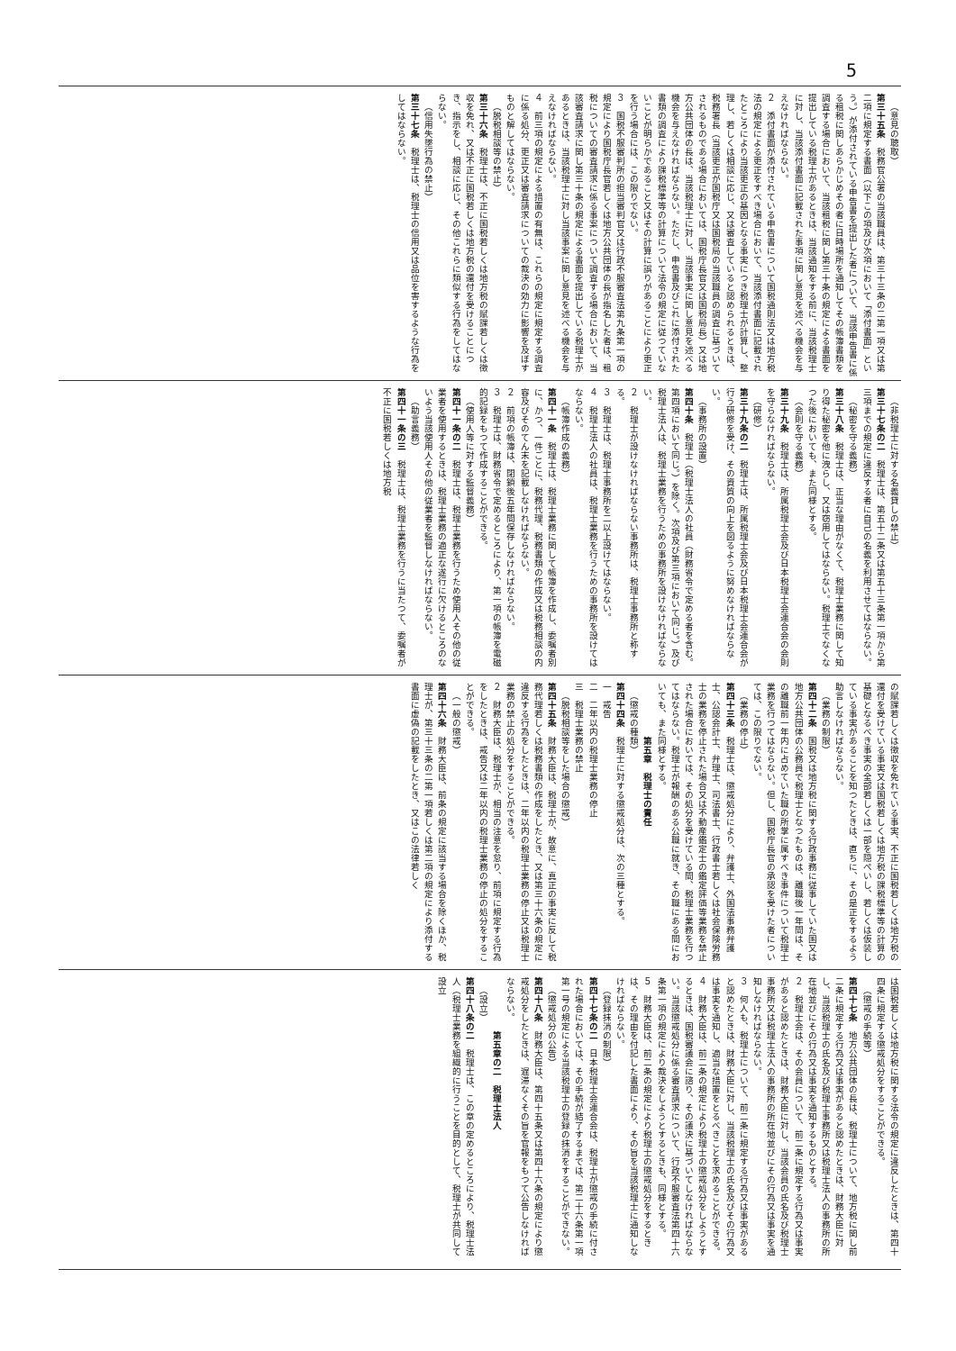5
（意見の聴取）
第三十五条　税務官公署の当該職員は、第三十三条の二第一項又は第二項に規定する書面（以下この項及び次項において「添付書面」という。）が添付されている申告書を提出した者について、当該申告書に係る租税に関しあらかじめその者に日時場所を通知してその帳簿書類を調査する場合において、当該租税に関し第三十条の規定による書面を提出している税理士があるときは、当該通知をする前に、当該税理士に対し、当該添付書面に記載された事項に関し意見を述べる機会を与えなければならない。
２　添付書面が添付されている申告書について国税通則法又は地方税法の規定による更正をすべき場合において、当該添付書面に記載されたところにより当該更正の基因となる事実につき税理士が計算し、整理し、若しくは相談に応じ、又は審査していると認められるときは、税務署長（当該更正が国税庁又は国税局の当該職員の調査に基づいてされるものである場合においては、国税庁長官又は国税局長）又は地方公共団体の長は、当該税理士に対し、当該事実に関し意見を述べる機会を与えなければならない。ただし、申告書及びこれに添付された書類の調査により課税標準等の計算について法令の規定に従つていないことが明らかであること又はその計算に誤りがあることにより更正を行う場合には、この限りでない。
３　国税不服審判所の担当審判官又は行政不服審査法第九条第一項の規定により国税庁長官若しくは地方公共団体の長が指名した者は、租税についての審査請求に係る事案について調査する場合において、当該審査請求に関し第三十条の規定による書面を提出している税理士があるときは、当該税理士に対し当該事案に関し意見を述べる機会を与えなければならない。
４　前三項の規定による措置の有無は、これらの規定に規定する調査に係る処分、更正又は審査請求についての裁決の効力に影響を及ぼすものと解してはならない。
（脱税相談等の禁止）
第三十六条　税理士は、不正に国税若しくは地方税の賦課若しくは徴収を免れ、又は不正に国税若しくは地方税の還付を受けることにつき、指示をし、相談に応じ、その他これらに類似する行為をしてはならない。
（信用失墜行為の禁止）
第三十七条　税理士は、税理士の信用又は品位を害するような行為をしてはならない。
（非税理士に対する名義貸しの禁止）
第三十七条の二　税理士は、第五十二条又は第五十三条第一項から第三項までの規定に違反する者に自己の名義を利用させてはならない。
（秘密を守る義務）
第三十八条　税理士は、正当な理由がなくて、税理士業務に関して知り得た秘密を他に洩らし、又は窃用してはならない。税理士でなくなつた後においても、また同様とする。
（会則を守る義務）
第三十九条　税理士は、所属税理士会及び日本税理士会連合会の会則を守らなければならない。
（研修）
第三十九条の二　税理士は、所属税理士会及び日本税理士会連合会が行う研修を受け、その資質の向上を図るように努めなければならない。
（事務所の設置）
第四十条　税理士（税理士法人の社員（財務省令で定める者を含む。第四項において同じ。）を除く。次項及び第三項において同じ。）及び税理士法人は、税理士業務を行うための事務所を設けなければならない。
２　税理士が設けなければならない事務所は、税理士事務所と称する。
３　税理士は、税理士事務所を二以上設けてはならない。
４　税理士法人の社員は、税理士業務を行うための事務所を設けてはならない。
（帳簿作成の義務）
第四十一条　税理士は、税理士業務に関して帳簿を作成し、委嘱者別に、かつ、一件ごとに、税務代理、税務書類の作成又は税務相談の内容及びそのてん末を記載しなければならない。
２　前項の帳簿は、閉鎖後五年間保存しなければならない。
３　税理士は、財務省令で定めるところにより、第一項の帳簿を電磁的記録をもつて作成することができる。
（使用人等に対する監督義務）
第四十一条の二　税理士は、税理士業務を行うため使用人その他の従業者を使用するときは、税理士業務の適正な遂行に欠けるところのないよう当該使用人その他の従業者を監督しなければならない。
（助言義務）
第四十一条の三　税理士は、税理士業務を行うに当たつて、委嘱者が不正に国税若しくは地方税
の賦課若しくは徴収を免れている事実、不正に国税若しくは地方税の還付を受けている事実又は国税若しくは地方税の課税標準等の計算の基礎となるべき事実の全部若しくは一部を隠ぺいし、若しくは仮装している事実があることを知つたときは、直ちに、その是正をするよう助言しなければならない。
（業務の制限）
第四十二条　国税又は地方税に関する行政事務に従事していた国又は地方公共団体の公務員で税理士となつたものは、離職後一年間は、その離職前一年内に占めていた職の所掌に属すべき事件について税理士業務を行つてはならない。但し、国税庁長官の承認を受けた者については、この限りでない。
（業務の停止）
第四十三条　税理士は、懲戒処分により、弁護士、外国法事務弁護士、公認会計士、弁理士、司法書士、行政書士若しくは社会保険労務士の業務を停止された場合又は不動産鑑定士の鑑定評価等業務を禁止された場合においては、その処分を受けている間、税理士業務を行つてはならない。税理士が報酬のある公職に就き、その職にある間においても、また同様とする。
第五章　税理士の責任
（懲戒の種類）
第四十四条　税理士に対する懲戒処分は、次の三種とする。
一　戒告
二　二年以内の税理士業務の停止
三　税理士業務の禁止
（脱税相談等をした場合の懲戒）
第四十五条　財務大臣は、税理士が、故意に、真正の事実に反して税務代理若しくは税務書類の作成をしたとき、又は第三十六条の規定に違反する行為をしたときは、二年以内の税理士業務の停止又は税理士業務の禁止の処分をすることができる。
２　財務大臣は、税理士が、相当の注意を怠り、前項に規定する行為をしたときは、戒告又は二年以内の税理士業務の停止の処分をすることができる。
（一般の懲戒）
第四十六条　財務大臣は、前条の規定に該当する場合を除くほか、税理士が、第三十三条の二第一項若しくは第二項の規定により添付する書面に虚偽の記載をしたとき、又はこの法律若しく
は国税若しくは地方税に関する法令の規定に違反したときは、第四十四条に規定する懲戒処分をすることができる。
（懲戒の手続等）
第四十七条　地方公共団体の長は、税理士について、地方税に関し前二条に規定する行為又は事実があると認めたときは、財務大臣に対し、当該税理士の氏名及び税理士事務所又は税理士法人の事務所の所在地並びにその行為又は事実を通知するものとする。
２　税理士会は、その会員について、前二条に規定する行為又は事実があると認めたときは、財務大臣に対し、当該会員の氏名及び税理士事務所又は税理士法人の事務所の所在地並びにその行為又は事実を通知しなければならない。
３　何人も、税理士について、前二条に規定する行為又は事実があると認めたときは、財務大臣に対し、当該税理士の氏名及びその行為又は事実を通知し、適当な措置をとるべきことを求めることができる。
４　財務大臣は、前二条の規定により税理士の懲戒処分をしようとするときは、国税審議会に諮り、その議決に基づいてしなければならない。当該懲戒処分に係る審査請求について、行政不服審査法第四十六条第一項の規定により裁決をしようとするときも、同様とする。
５　財務大臣は、前二条の規定により税理士の懲戒処分をするときは、その理由を付記した書面により、その旨を当該税理士に通知しなければならない。
（登録抹消の制限）
第四十七条の二　日本税理士会連合会は、税理士が懲戒の手続に付された場合においては、その手続が結了するまでは、第二十六条第一項第一号の規定による当該税理士の登録の抹消をすることができない。
（懲戒処分の公告）
第四十八条　財務大臣は、第四十五条又は第四十六条の規定により懲戒処分をしたときは、遅滞なくその旨を官報をもつて公告しなければならない。
第五章の二　税理士法人
（設立）
第四十八条の二　税理士は、この章の定めるところにより、税理士法人（税理士業務を組織的に行うことを目的として、税理士が共同して設立